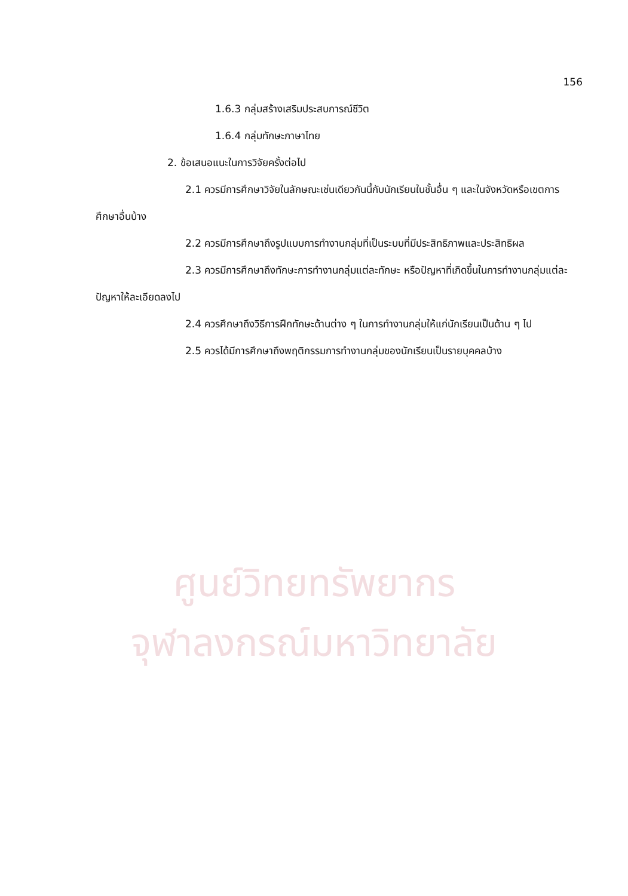ศูนย์วิทยทรัพยากร
จุฬาลงกรณ์มหาวิทยาลัย
156
1.6.3 กลุ่มสร้างเสริมประสบการณ์ชีวิต
1.6.4 กลุ่มทักษะภาษาไทย
2. ข้อเสนอแนะในการวิจัยครั้งต่อไป
2.1 ควรมีการศึกษาวิจัยในลักษณะเช่นเดียวกันนี้กับนักเรียนในชั้นอื่น ๆ และในจังหวัดหรือเขตการศึกษาอื่นบ้าง
2.2 ควรมีการศึกษาถึงรูปแบบการทำงานกลุ่มที่เป็นระบบที่มีประสิทธิภาพและประสิทธิผล
2.3 ควรมีการศึกษาถึงทักษะการทำงานกลุ่มแต่ละทักษะ หรือปัญหาที่เกิดขึ้นในการทำงานกลุ่มแต่ละปัญหาให้ละเอียดลงไป
2.4 ควรศึกษาถึงวิธีการฝึกทักษะด้านต่าง ๆ ในการทำงานกลุ่มให้แก่นักเรียนเป็นด้าน ๆ ไป
2.5 ควรได้มีการศึกษาถึงพฤติกรรมการทำงานกลุ่มของนักเรียนเป็นรายบุคคลบ้าง